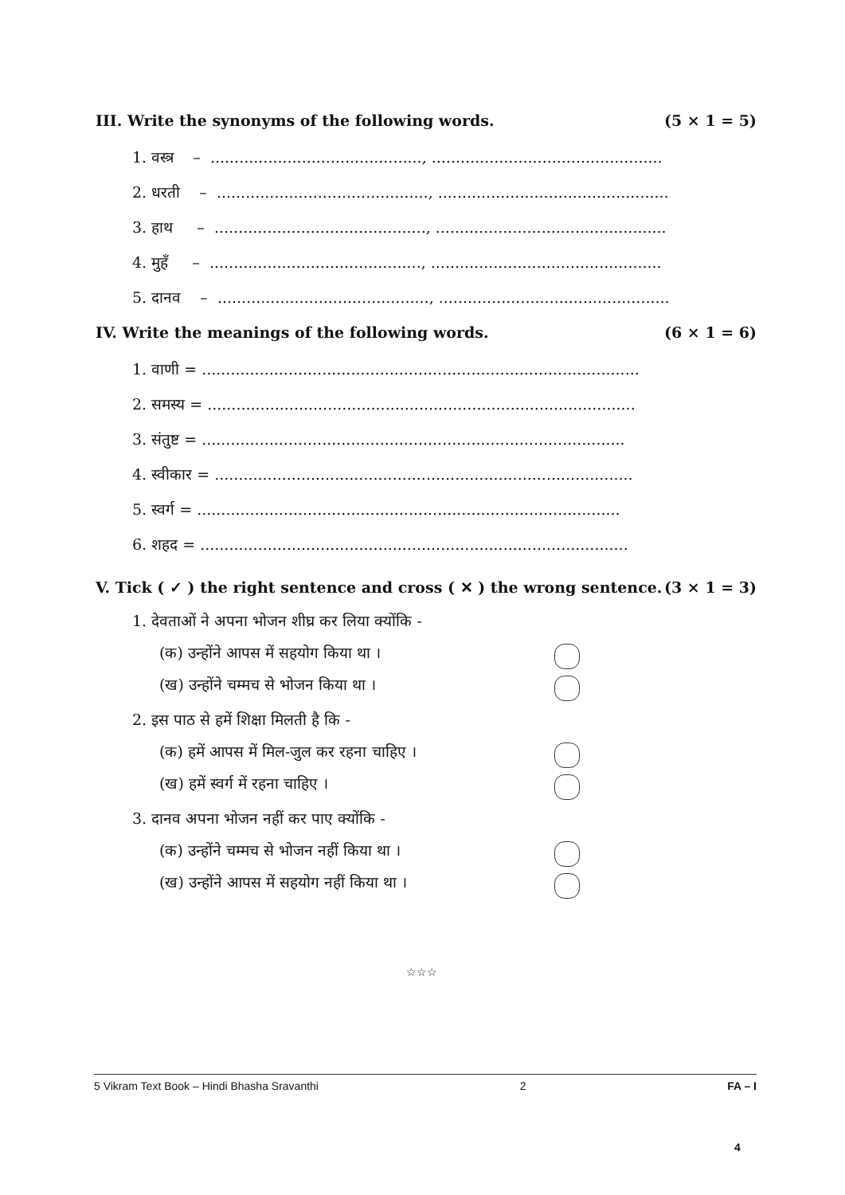III. Write the synonyms of the following words. (5 × 1 = 5)
1. वस्त्र – ............................................, ................................................
2. धरती – ............................................, ................................................
3. हाथ – ............................................, ................................................
4. मुहँ – ............................................, ................................................
5. दानव – ............................................, ................................................
IV. Write the meanings of the following words. (6 × 1 = 6)
1. वाणी = ...........................................................................................
2. समस्य = .........................................................................................
3. संतुष्ट = ........................................................................................
4. स्वीकार = .......................................................................................
5. स्वर्ग = ........................................................................................
6. शहद = .........................................................................................
V. Tick ( ✓ ) the right sentence and cross ( ✕ ) the wrong sentence. (3 × 1 = 3)
1. देवताओं ने अपना भोजन शीघ्र कर लिया क्योंकि -
(क) उन्होंने आपस में सहयोग किया था ।
(ख) उन्होंने चम्मच से भोजन किया था ।
2. इस पाठ से हमें शिक्षा मिलती है कि -
(क) हमें आपस में मिल-जुल कर रहना चाहिए ।
(ख) हमें स्वर्ग में रहना चाहिए ।
3. दानव अपना भोजन नहीं कर पाए क्योंकि -
(क) उन्होंने चम्मच से भोजन नहीं किया था ।
(ख) उन्होंने आपस में सहयोग नहीं किया था ।
☆☆☆
5 Vikram Text Book – Hindi Bhasha Sravanthi 2 FA – I
4